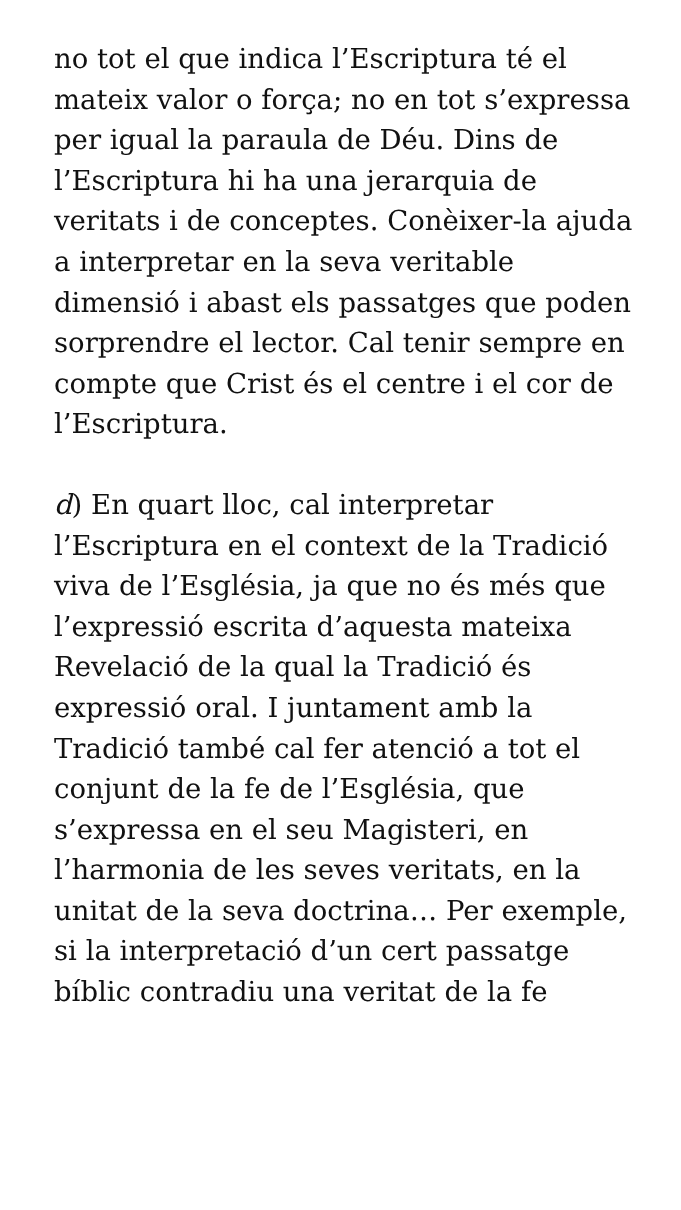no tot el que indica l’Escriptura té el mateix valor o força; no en tot s’expressa per igual la paraula de Déu. Dins de l’Escriptura hi ha una jerarquia de veritats i de conceptes. Conèixer-la ajuda a interpretar en la seva veritable dimensió i abast els passatges que poden sorprendre el lector. Cal tenir sempre en compte que Crist és el centre i el cor de l’Escriptura.
d) En quart lloc, cal interpretar l’Escriptura en el context de la Tradició viva de l’Església, ja que no és més que l’expressió escrita d’aquesta mateixa Revelació de la qual la Tradició és expressió oral. I juntament amb la Tradició també cal fer atenció a tot el conjunt de la fe de l’Església, que s’expressa en el seu Magisteri, en l’harmonia de les seves veritats, en la unitat de la seva doctrina… Per exemple, si la interpretació d’un cert passatge bíblic contradiu una veritat de la fe